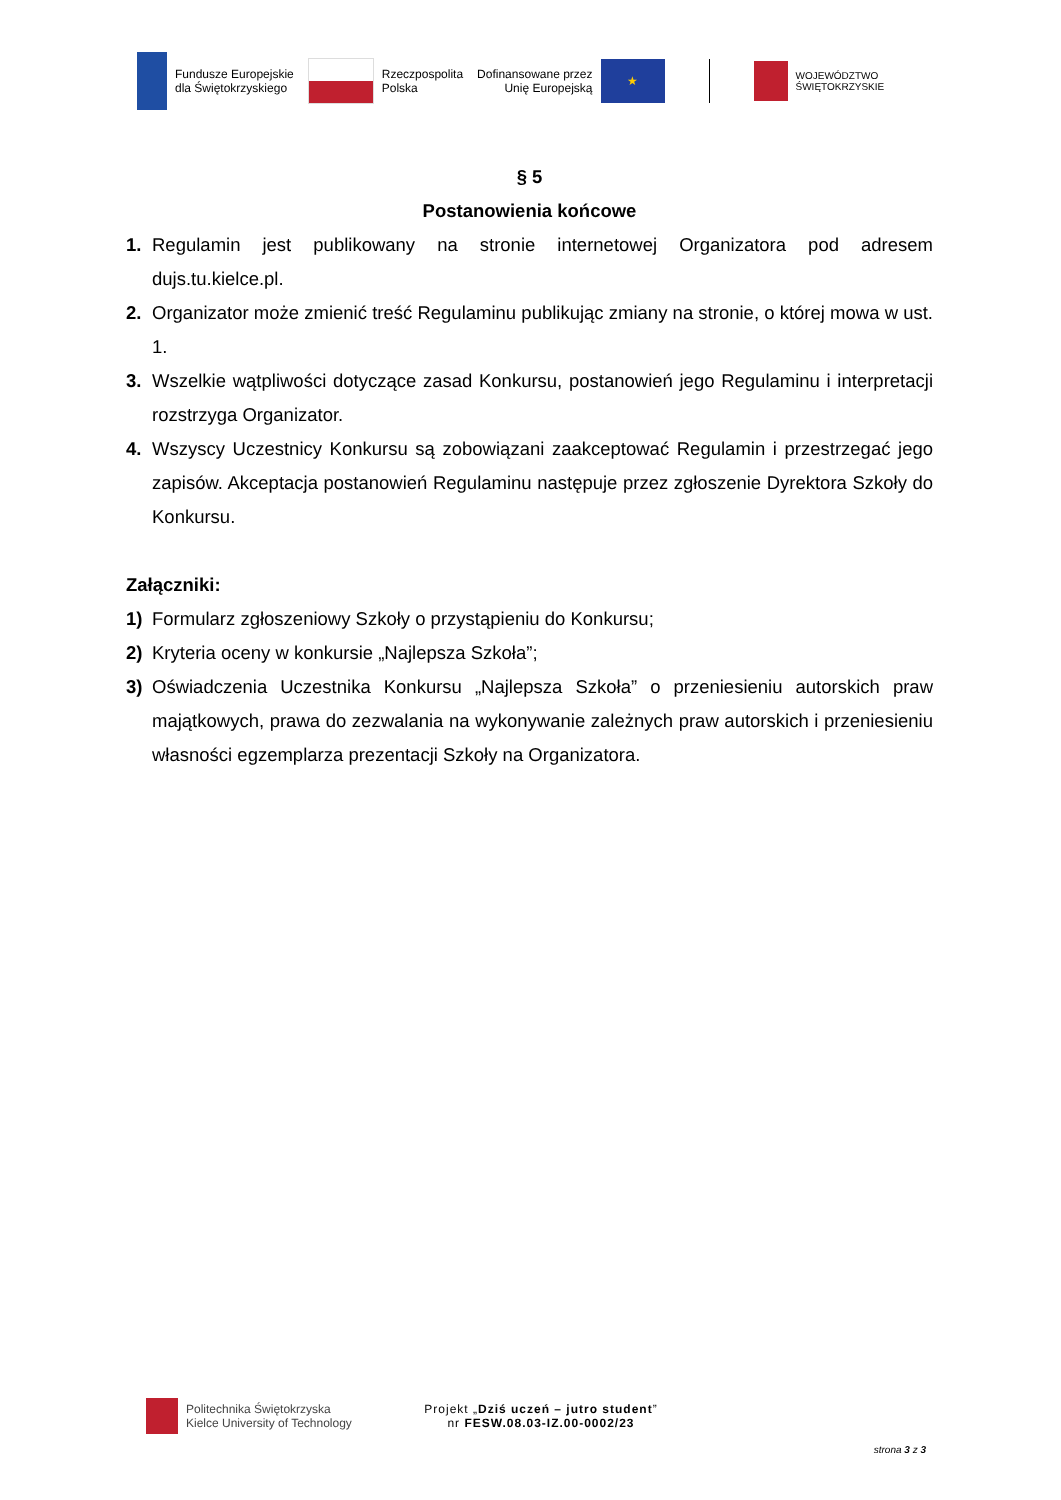Fundusze Europejskie
dla Świętokrzyskiego
Rzeczpospolita
Polska
Dofinansowane przez
Unię Europejską
★
WOJEWÓDZTWO
ŚWIĘTOKRZYSKIE
§ 5
Postanowienia końcowe
1. Regulamin jest publikowany na stronie internetowej Organizatora pod adresem dujs.tu.kielce.pl.
2. Organizator może zmienić treść Regulaminu publikując zmiany na stronie, o której mowa w ust. 1.
3. Wszelkie wątpliwości dotyczące zasad Konkursu, postanowień jego Regulaminu i interpretacji rozstrzyga Organizator.
4. Wszyscy Uczestnicy Konkursu są zobowiązani zaakceptować Regulamin i przestrzegać jego zapisów. Akceptacja postanowień Regulaminu następuje przez zgłoszenie Dyrektora Szkoły do Konkursu.
Załączniki:
1) Formularz zgłoszeniowy Szkoły o przystąpieniu do Konkursu;
2) Kryteria oceny w konkursie „Najlepsza Szkoła”;
3) Oświadczenia Uczestnika Konkursu „Najlepsza Szkoła” o przeniesieniu autorskich praw majątkowych, prawa do zezwalania na wykonywanie zależnych praw autorskich i przeniesieniu własności egzemplarza prezentacji Szkoły na Organizatora.
Politechnika Świętokrzyska
Kielce University of Technology
Projekt „Dziś uczeń – jutro student”
nr FESW.08.03-IZ.00-0002/23
strona 3 z 3